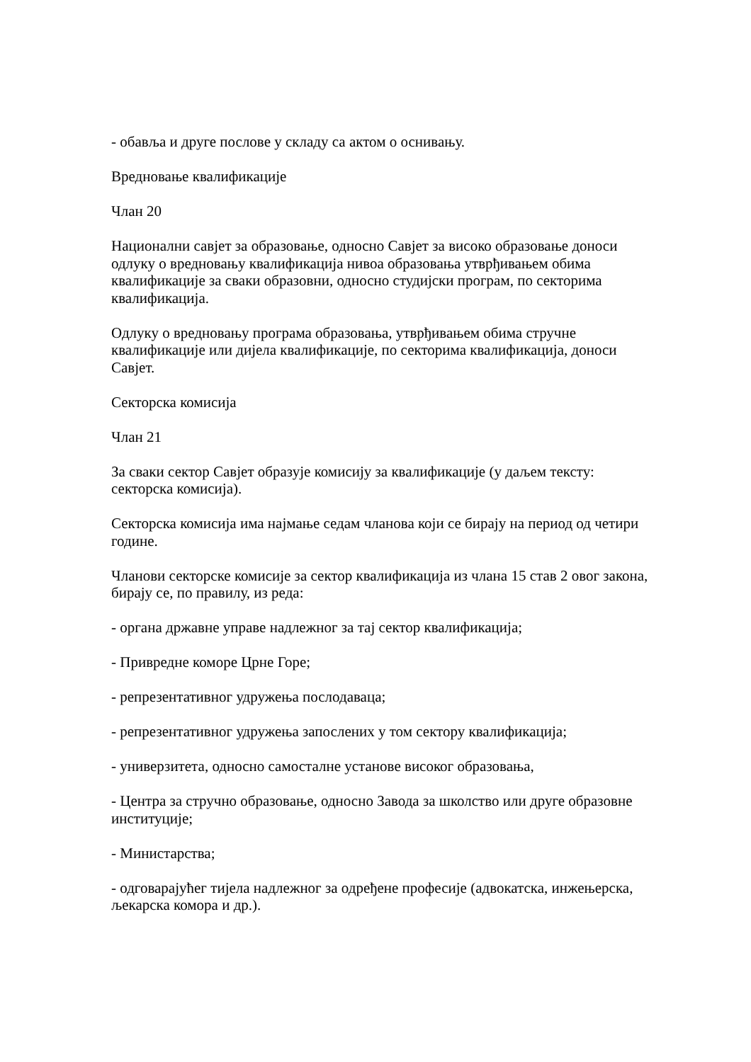- обавља и друге послове у складу са актом о оснивању.
Вредновање квалификације
Члан 20
Национални савјет за образовање, односно Савјет за високо образовање доноси одлуку о вредновању квалификација нивоа образовања утврђивањем обима квалификације за сваки образовни, односно студијски програм, по секторима квалификација.
Одлуку о вредновању програма образовања, утврђивањем обима стручне квалификације или дијела квалификације, по секторима квалификација, доноси Савјет.
Секторска комисија
Члан 21
За сваки сектор Савјет образује комисију за квалификације (у даљем тексту: секторска комисија).
Секторска комисија има најмање седам чланова који се бирају на период од четири године.
Чланови секторске комисије за сектор квалификација из члана 15 став 2 овог закона, бирају се, по правилу, из реда:
- органа државне управе надлежног за тај сектор квалификација;
- Привредне коморе Црне Горе;
- репрезентативног удружења послодаваца;
- репрезентативног удружења запослених у том сектору квалификација;
- универзитета, односно самосталне установе високог образовања,
- Центра за стручно образовање, односно Завода за школство или друге образовне институције;
- Министарства;
- одговарајућег тијела надлежног за одређене професије (адвокатска, инжењерска, љекарска комора и др.).